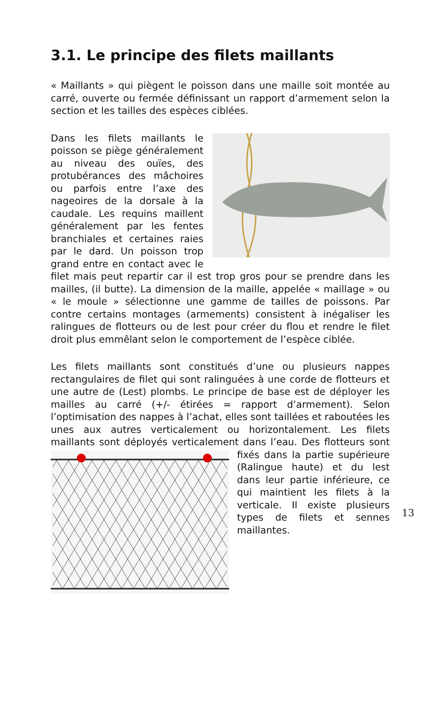3.1. Le principe des filets maillants
« Maillants » qui piègent le poisson dans une maille soit montée au carré, ouverte ou fermée définissant un rapport d’armement selon la section et les tailles des espèces ciblées.
Dans les filets maillants le poisson se piège généralement au niveau des ouïes, des protubérances des mâchoires ou parfois entre l’axe des nageoires de la dorsale à la caudale. Les requins maillent généralement par les fentes branchiales et certaines raies par le dard. Un poisson trop grand entre en contact avec le filet mais peut repartir car il est trop gros pour se prendre dans les mailles, (il butte). La dimension de la maille, appelée « maillage » ou « le moule » sélectionne une gamme de tailles de poissons. Par contre certains montages (armements) consistent à inégaliser les ralingues de flotteurs ou de lest pour créer du flou et rendre le filet droit plus emmêlant selon le comportement de l’espèce ciblée.
Les filets maillants sont constitués d’une ou plusieurs nappes rectangulaires de filet qui sont ralinguées à une corde de flotteurs et une autre de (Lest) plombs. Le principe de base est de déployer les mailles au carré (+/- étirées = rapport d’armement). Selon l’optimisation des nappes à l’achat, elles sont taillées et raboutées les unes aux autres verticalement ou horizontalement. Les filets maillants sont déployés verticalement dans l’eau. Des flotteurs sont fixés dans la partie supérieure (Ralingue haute) et du lest dans leur partie inférieure, ce qui maintient les filets à la verticale. Il existe plusieurs types de filets et sennes maillantes.
13